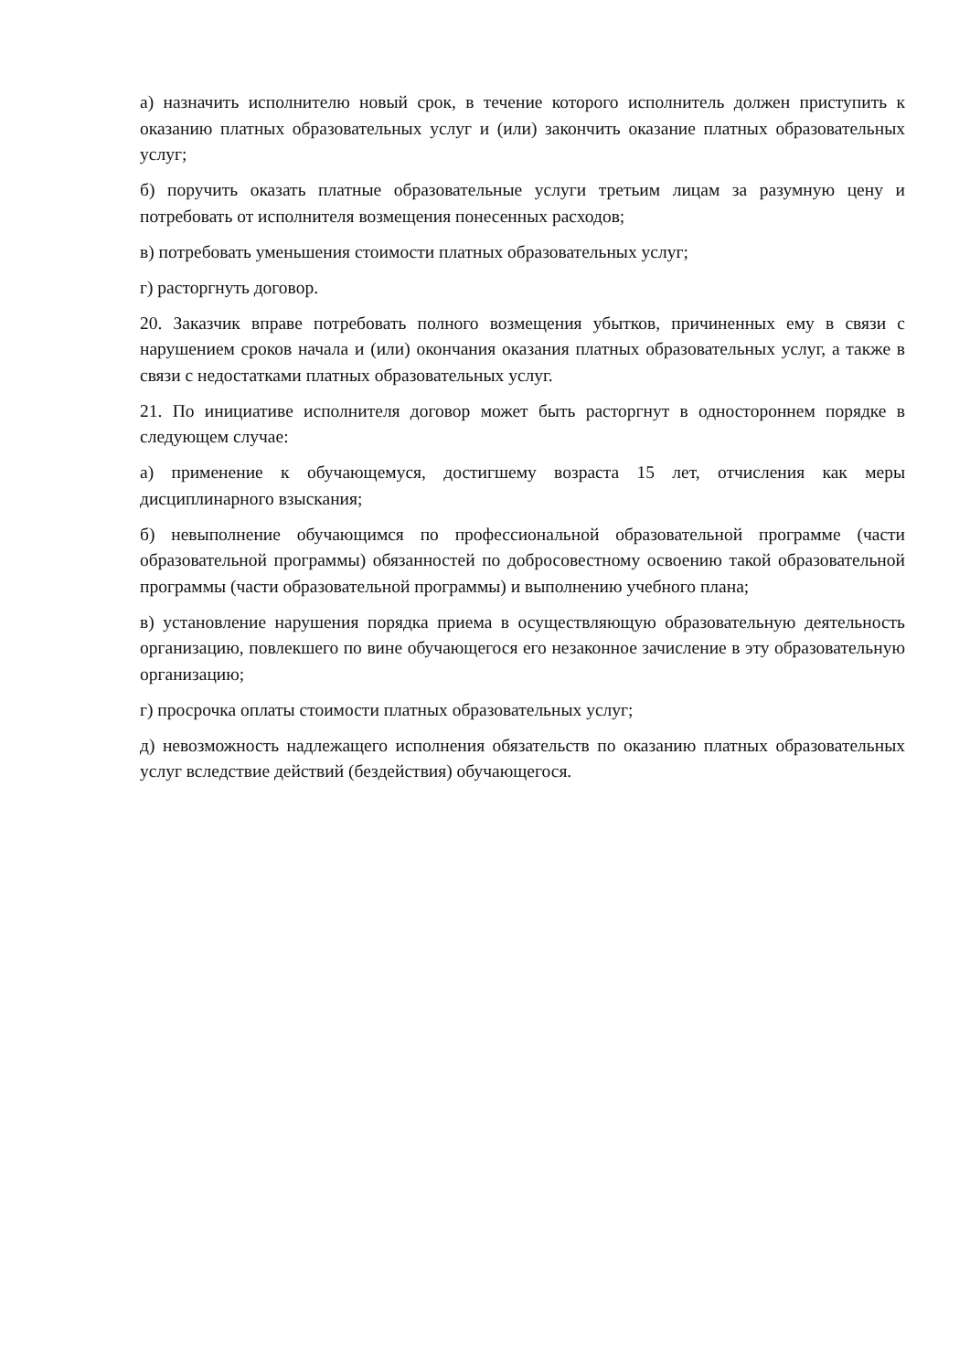а) назначить исполнителю новый срок, в течение которого исполнитель должен приступить к оказанию платных образовательных услуг и (или) закончить оказание платных образовательных услуг;
б) поручить оказать платные образовательные услуги третьим лицам за разумную цену и потребовать от исполнителя возмещения понесенных расходов;
в) потребовать уменьшения стоимости платных образовательных услуг;
г) расторгнуть договор.
20. Заказчик вправе потребовать полного возмещения убытков, причиненных ему в связи с нарушением сроков начала и (или) окончания оказания платных образовательных услуг, а также в связи с недостатками платных образовательных услуг.
21. По инициативе исполнителя договор может быть расторгнут в одностороннем порядке в следующем случае:
а) применение к обучающемуся, достигшему возраста 15 лет, отчисления как меры дисциплинарного взыскания;
б) невыполнение обучающимся по профессиональной образовательной программе (части образовательной программы) обязанностей по добросовестному освоению такой образовательной программы (части образовательной программы) и выполнению учебного плана;
в) установление нарушения порядка приема в осуществляющую образовательную деятельность организацию, повлекшего по вине обучающегося его незаконное зачисление в эту образовательную организацию;
г) просрочка оплаты стоимости платных образовательных услуг;
д) невозможность надлежащего исполнения обязательств по оказанию платных образовательных услуг вследствие действий (бездействия) обучающегося.